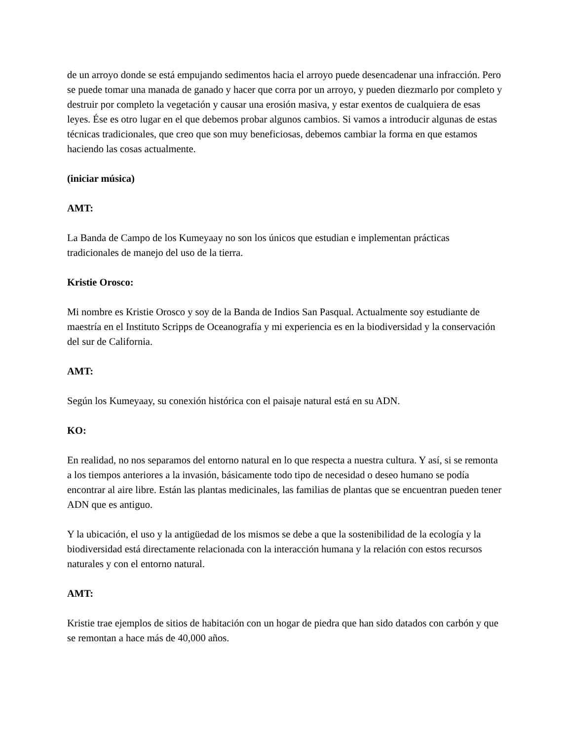de un arroyo donde se está empujando sedimentos hacia el arroyo puede desencadenar una infracción. Pero se puede tomar una manada de ganado y hacer que corra por un arroyo, y pueden diezmarlo por completo y destruir por completo la vegetación y causar una erosión masiva, y estar exentos de cualquiera de esas leyes. Ése es otro lugar en el que debemos probar algunos cambios. Si vamos a introducir algunas de estas técnicas tradicionales, que creo que son muy beneficiosas, debemos cambiar la forma en que estamos haciendo las cosas actualmente.
(iniciar música)
AMT:
La Banda de Campo de los Kumeyaay no son los únicos que estudian e implementan prácticas tradicionales de manejo del uso de la tierra.
Kristie Orosco:
Mi nombre es Kristie Orosco y soy de la Banda de Indios San Pasqual. Actualmente soy estudiante de maestría en el Instituto Scripps de Oceanografía y mi experiencia es en la biodiversidad y la conservación del sur de California.
AMT:
Según los Kumeyaay, su conexión histórica con el paisaje natural está en su ADN.
KO:
En realidad, no nos separamos del entorno natural en lo que respecta a nuestra cultura. Y así, si se remonta a los tiempos anteriores a la invasión, básicamente todo tipo de necesidad o deseo humano se podía encontrar al aire libre. Están las plantas medicinales, las familias de plantas que se encuentran pueden tener ADN que es antiguo.
Y la ubicación, el uso y la antigüedad de los mismos se debe a que la sostenibilidad de la ecología y la biodiversidad está directamente relacionada con la interacción humana y la relación con estos recursos naturales y con el entorno natural.
AMT:
Kristie trae ejemplos de sitios de habitación con un hogar de piedra que han sido datados con carbón y que se remontan a hace más de 40,000 años.